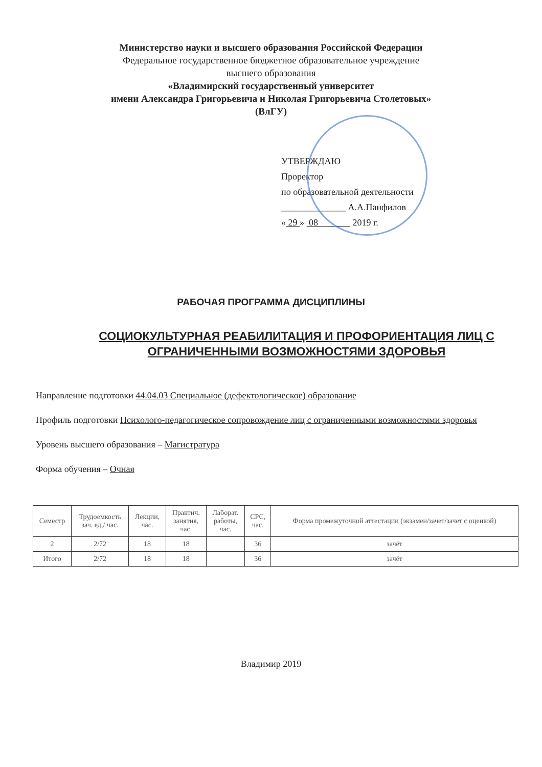Министерство науки и высшего образования Российской Федерации
Федеральное государственное бюджетное образовательное учреждение
высшего образования
«Владимирский государственный университет
имени Александра Григорьевича и Николая Григорьевича Столетовых»
(ВлГУ)
УТВЕРЖДАЮ
Проректор
по образовательной деятельности
______________ А.А.Панфилов
« 29 » 08 2019 г.
РАБОЧАЯ ПРОГРАММА ДИСЦИПЛИНЫ
СОЦИОКУЛЬТУРНАЯ РЕАБИЛИТАЦИЯ И ПРОФОРИЕНТАЦИЯ ЛИЦ С ОГРАНИЧЕННЫМИ ВОЗМОЖНОСТЯМИ ЗДОРОВЬЯ
Направление подготовки 44.04.03 Специальное (дефектологическое) образование
Профиль подготовки Психолого-педагогическое сопровождение лиц с ограниченными возможностями здоровья
Уровень высшего образования – Магистратура
Форма обучения – Очная
| Семестр | Трудоемкость зач. ед,/ час. | Лекции, час. | Практич. занятия, час. | Лаборат. работы, час. | СРС, час. | Форма промежуточной аттестации (экзамен/зачет/зачет с оценкой) |
| --- | --- | --- | --- | --- | --- | --- |
| 2 | 2/72 | 18 | 18 | | 36 | зачёт |
| Итого | 2/72 | 18 | 18 | | 36 | зачёт |
Владимир 2019